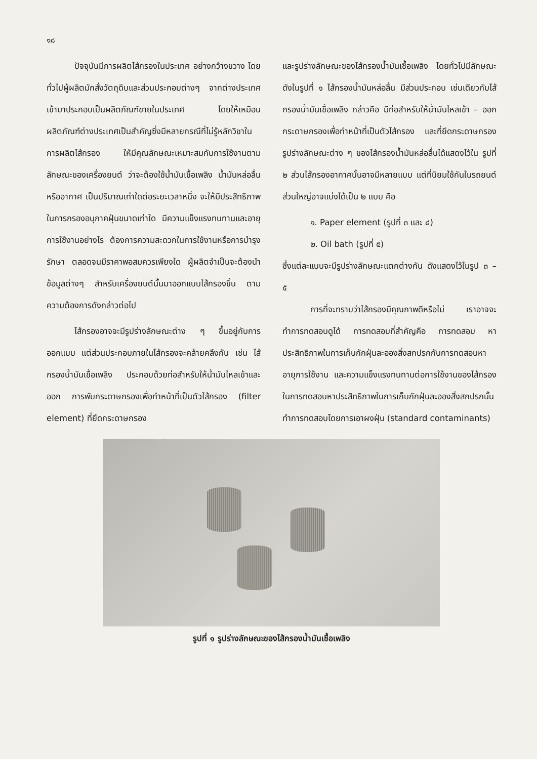๑๘
ปัจจุบันมีการผลิตไส้กรองในประเทศ อย่างกว้างขวาง โดยทั่วไปผู้ผลิตมักสั่งวัตถุดิบและส่วนประกอบต่างๆ จากต่างประเทศ เข้ามาประกอบเป็นผลิตภัณฑ์ขายในประเทศ โดยให้เหมือนผลิตภัณฑ์ต่างประเทศเป็นสำคัญซึ่งมีหลายกรณีที่ไม่รู้หลักวิชาในการผลิตไส้กรอง ให้มีคุณลักษณะเหมาะสมกับการใช้งานตามลักษณะของเครื่องยนต์ ว่าจะต้องใช้น้ำมันเชื้อเพลิง น้ำมันหล่อลื่น หรืออากาศ เป็นปริมาณเท่าใดต่อระยะเวลาหนึ่ง จะให้มีประสิทธิภาพ ในการกรองอนุภาคฝุ่นขนาดเท่าใด มีความแข็งแรงทนทานและอายุการใช้งานอย่างไร ต้องการความสะดวกในการใช้งานหรือการบำรุงรักษา ตลอดจนมีราคาพอสมควรเพียงใด ผู้ผลิตจำเป็นจะต้องนำข้อมูลต่างๆ สำหรับเครื่องยนต์นั้นมาออกแบบไส้กรองขึ้น ตามความต้องการดังกล่าวต่อไป
ไส้กรองอาจจะมีรูปร่างลักษณะต่าง ๆ ขึ้นอยู่กับการออกแบบ แต่ส่วนประกอบภายในไส้กรองจะคล้ายคลึงกัน เช่น ไส้กรองน้ำมันเชื้อเพลิง ประกอบด้วยท่อสำหรับให้น้ำมันไหลเข้าและออก การพับกระดาษกรองเพื่อทำหน้าที่เป็นตัวไส้กรอง (filter element) ที่ยึดกระดาษกรอง
และรูปร่างลักษณะของไส้กรองน้ำมันเชื้อเพลิง โดยทั่วไปมีลักษณะดังในรูปที่ ๑ ไส้กรองน้ำมันหล่อลื่น มีส่วนประกอบ เช่นเดียวกับไส้กรองน้ำมันเชื้อเพลิง กล่าวคือ มีท่อสำหรับให้น้ำมันไหลเข้า – ออก กระดาษกรองเพื่อทำหน้าที่เป็นตัวไส้กรอง และที่ยึดกระดาษกรอง รูปร่างลักษณะต่าง ๆ ของไส้กรองน้ำมันหล่อลื่นได้แสดงไว้ใน รูปที่ ๒ ส่วนไส้กรองอากาศนั้นอาจมีหลายแบบ แต่ที่นิยมใช้กันในรถยนต์ส่วนใหญ่อาจแบ่งได้เป็น ๒ แบบ คือ
๑. Paper element (รูปที่ ๓ และ ๔)
๒. Oil bath (รูปที่ ๕)
ซึ่งแต่ละแบบจะมีรูปร่างลักษณะแตกต่างกัน ดังแสดงไว้ในรูป ๓ – ๕
การที่จะทราบว่าไส้กรองมีคุณภาพดีหรือไม่ เราอาจจะทำการทดสอบดูได้ การทดสอบที่สำคัญคือ การทดสอบ หาประสิทธิภาพในการเก็บกักฝุ่นละอองสิ่งสกปรกกับการทดสอบหาอายุการใช้งาน และความแข็งแรงทนทานต่อการใช้งานของไส้กรอง ในการทดสอบหาประสิทธิภาพในการเก็บกักฝุ่นละอองสิ่งสกปรกนั้น ทำการทดสอบโดยการเอาผงฝุ่น (standard contaminants)
รูปที่ ๑ รูปร่างลักษณะของไส้กรองน้ำมันเชื้อเพลิง